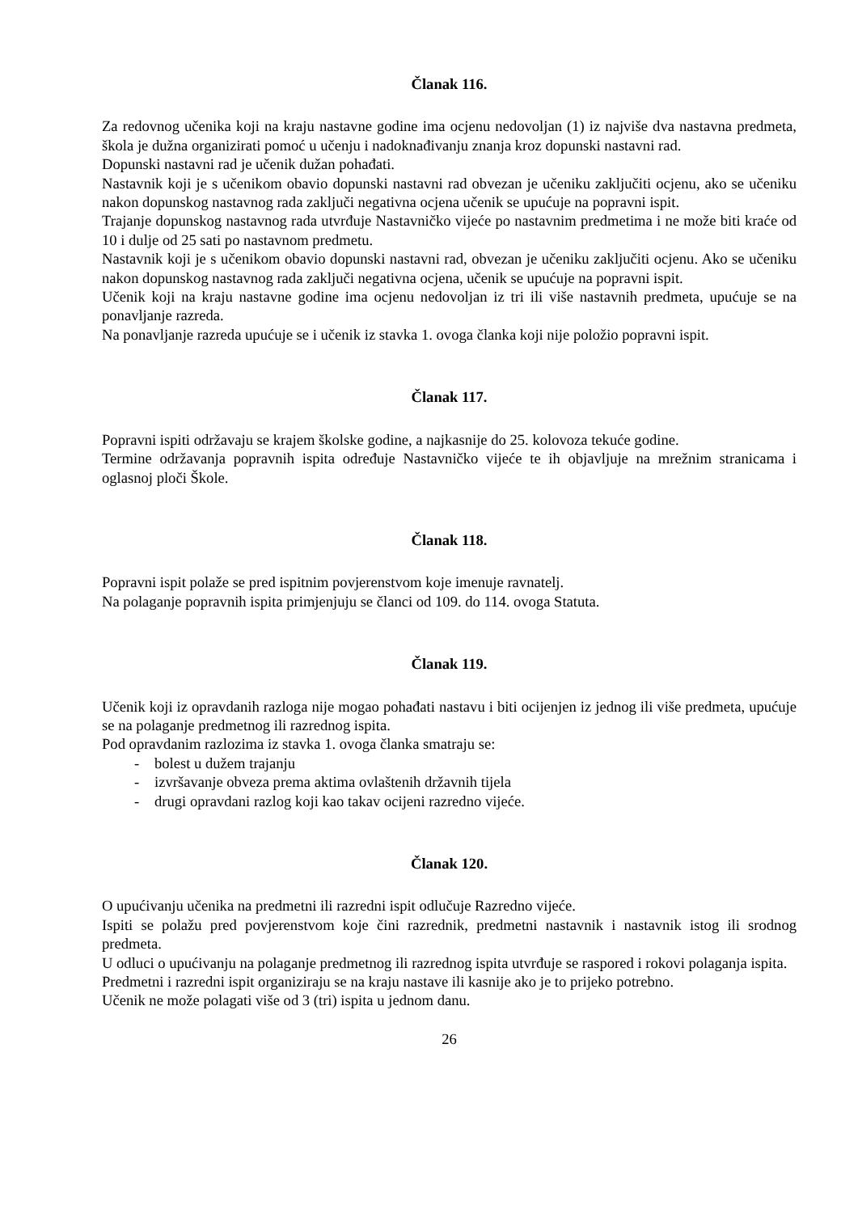Članak 116.
Za redovnog učenika koji na kraju nastavne godine ima ocjenu nedovoljan (1) iz najviše dva nastavna predmeta, škola je dužna organizirati pomoć u učenju i nadoknađivanju znanja kroz dopunski nastavni rad.
Dopunski nastavni rad je učenik dužan pohađati.
Nastavnik koji je s učenikom obavio dopunski nastavni rad obvezan je učeniku zaključiti ocjenu, ako se učeniku nakon dopunskog nastavnog rada zaključi negativna ocjena učenik se upućuje na popravni ispit.
Trajanje dopunskog nastavnog rada utvrđuje Nastavničko vijeće po nastavnim predmetima i ne može biti kraće od 10 i dulje od 25 sati po nastavnom predmetu.
Nastavnik koji je s učenikom obavio dopunski nastavni rad, obvezan je učeniku zaključiti ocjenu. Ako se učeniku nakon dopunskog nastavnog rada zaključi negativna ocjena, učenik se upućuje na popravni ispit.
Učenik koji na kraju nastavne godine ima ocjenu nedovoljan iz tri ili više nastavnih predmeta, upućuje se na ponavljanje razreda.
Na ponavljanje razreda upućuje se i učenik iz stavka 1. ovoga članka koji nije položio popravni ispit.
Članak 117.
Popravni ispiti održavaju se krajem školske godine, a najkasnije do 25. kolovoza tekuće godine.
Termine održavanja popravnih ispita određuje Nastavničko vijeće te ih objavljuje na mrežnim stranicama i oglasnoj ploči Škole.
Članak 118.
Popravni ispit polaže se pred ispitnim povjerenstvom koje imenuje ravnatelj.
Na polaganje popravnih ispita primjenjuju se članci od 109. do 114. ovoga Statuta.
Članak 119.
Učenik koji iz opravdanih razloga nije mogao pohađati nastavu i biti ocijenjen iz jednog ili više predmeta, upućuje se na polaganje predmetnog ili razrednog ispita.
Pod opravdanim razlozima iz stavka 1. ovoga članka smatraju se:
- bolest u dužem trajanju
- izvršavanje obveza prema aktima ovlaštenih državnih tijela
- drugi opravdani razlog koji kao takav ocijeni razredno vijeće.
Članak 120.
O upućivanju učenika na predmetni ili razredni ispit odlučuje Razredno vijeće.
Ispiti se polažu pred povjerenstvom koje čini razrednik, predmetni nastavnik i nastavnik istog ili srodnog predmeta.
U odluci o upućivanju na polaganje predmetnog ili razrednog ispita utvrđuje se raspored i rokovi polaganja ispita.
Predmetni i razredni ispit organiziraju se na kraju nastave ili kasnije ako je to prijeko potrebno.
Učenik ne može polagati više od 3 (tri) ispita u jednom danu.
26